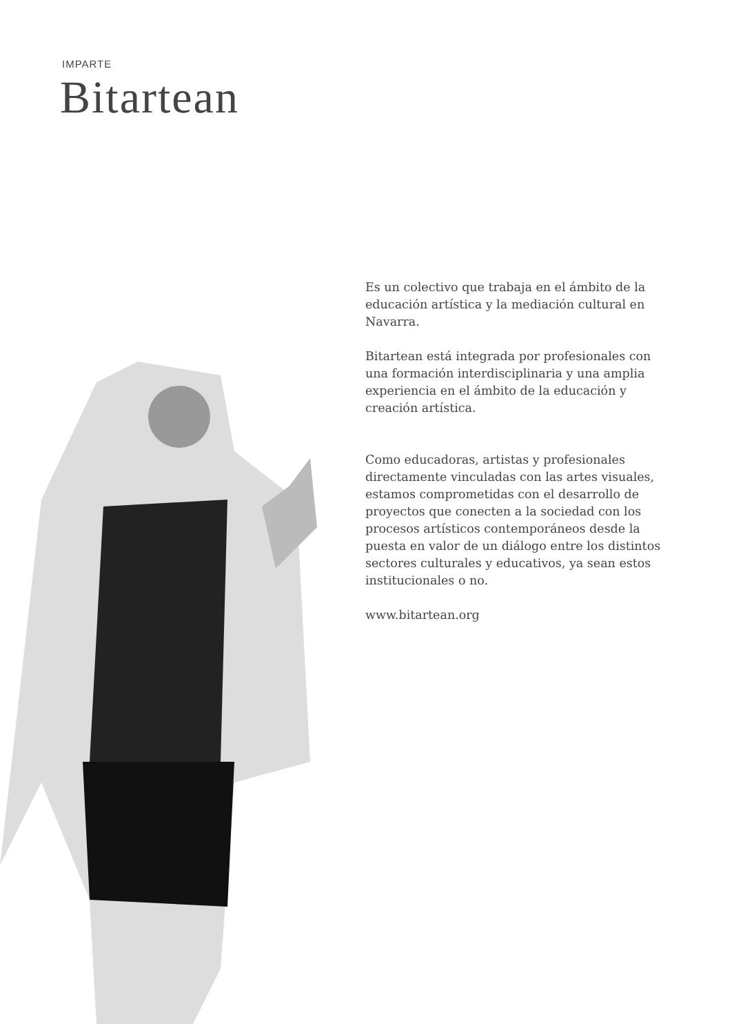IMPARTE
Bitartean
Es un colectivo que trabaja en el ámbito de la educación artística y la mediación cultural en Navarra.
Bitartean está integrada por profesionales con una formación interdisciplinaria y una amplia experiencia en el ámbito de la educación y creación artística.
Como educadoras, artistas y profesionales directamente vinculadas con las artes visuales, estamos comprometidas con el desarrollo de proyectos que conecten a la sociedad con los procesos artísticos contemporáneos desde la puesta en valor de un diálogo entre los distintos sectores culturales y educativos, ya sean estos institucionales o no.
www.bitartean.org